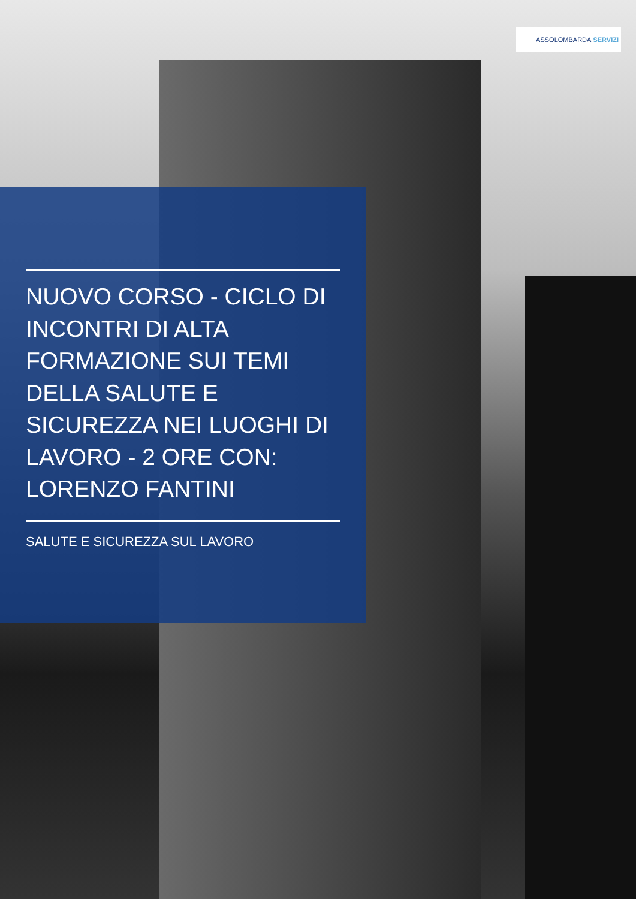ASSOLOMBARDA SERVIZI
NUOVO CORSO - CICLO DI INCONTRI DI ALTA FORMAZIONE SUI TEMI DELLA SALUTE E SICUREZZA NEI LUOGHI DI LAVORO - 2 ORE CON: LORENZO FANTINI
SALUTE E SICUREZZA SUL LAVORO